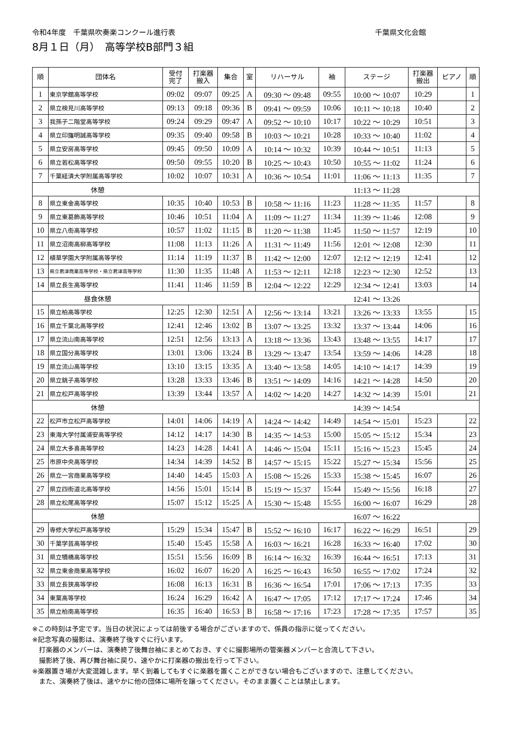令和4年度　千葉県吹奏楽コンクール進行表 千葉県文化会館
8月１日（月）　高等学校B部門３組
| 順 | 団体名 | 受付 完了 | 打楽器 搬入 | 集合 | 室 | リハーサル | 袖 | ステージ | 打楽器 搬出 | ピアノ | 順 |
| --- | --- | --- | --- | --- | --- | --- | --- | --- | --- | --- | --- |
| 1 | 東京学館高等学校 | 09:02 | 09:07 | 09:25 | A | 09:30 ～ 09:48 | 09:55 | 10:00 ～ 10:07 | 10:29 | | 1 |
| 2 | 県立検見川高等学校 | 09:13 | 09:18 | 09:36 | B | 09:41 ～ 09:59 | 10:06 | 10:11 ～ 10:18 | 10:40 | | 2 |
| 3 | 我孫子二階堂高等学校 | 09:24 | 09:29 | 09:47 | A | 09:52 ～ 10:10 | 10:17 | 10:22 ～ 10:29 | 10:51 | | 3 |
| 4 | 県立印旛明誠高等学校 | 09:35 | 09:40 | 09:58 | B | 10:03 ～ 10:21 | 10:28 | 10:33 ～ 10:40 | 11:02 | | 4 |
| 5 | 県立安房高等学校 | 09:45 | 09:50 | 10:09 | A | 10:14 ～ 10:32 | 10:39 | 10:44 ～ 10:51 | 11:13 | | 5 |
| 6 | 県立若松高等学校 | 09:50 | 09:55 | 10:20 | B | 10:25 ～ 10:43 | 10:50 | 10:55 ～ 11:02 | 11:24 | | 6 |
| 7 | 千葉経済大学附属高等学校 | 10:02 | 10:07 | 10:31 | A | 10:36 ～ 10:54 | 11:01 | 11:06 ～ 11:13 | 11:35 | | 7 |
| 休憩 | | | | | | | | 11:13 ～ 11:28 | | | |
| 8 | 県立東金高等学校 | 10:35 | 10:40 | 10:53 | B | 10:58 ～ 11:16 | 11:23 | 11:28 ～ 11:35 | 11:57 | | 8 |
| 9 | 県立東葛飾高等学校 | 10:46 | 10:51 | 11:04 | A | 11:09 ～ 11:27 | 11:34 | 11:39 ～ 11:46 | 12:08 | | 9 |
| 10 | 県立八街高等学校 | 10:57 | 11:02 | 11:15 | B | 11:20 ～ 11:38 | 11:45 | 11:50 ～ 11:57 | 12:19 | | 10 |
| 11 | 県立沼南高柳高等学校 | 11:08 | 11:13 | 11:26 | A | 11:31 ～ 11:49 | 11:56 | 12:01 ～ 12:08 | 12:30 | | 11 |
| 12 | 植草学園大学附属高等学校 | 11:14 | 11:19 | 11:37 | B | 11:42 ～ 12:00 | 12:07 | 12:12 ～ 12:19 | 12:41 | | 12 |
| 13 | 県立君津商業高等学校・県立君津高等学校 | 11:30 | 11:35 | 11:48 | A | 11:53 ～ 12:11 | 12:18 | 12:23 ～ 12:30 | 12:52 | | 13 |
| 14 | 県立長生高等学校 | 11:41 | 11:46 | 11:59 | B | 12:04 ～ 12:22 | 12:29 | 12:34 ～ 12:41 | 13:03 | | 14 |
| 昼食休憩 | | | | | | | | 12:41 ～ 13:26 | | | |
| 15 | 県立柏高等学校 | 12:25 | 12:30 | 12:51 | A | 12:56 ～ 13:14 | 13:21 | 13:26 ～ 13:33 | 13:55 | | 15 |
| 16 | 県立千葉北高等学校 | 12:41 | 12:46 | 13:02 | B | 13:07 ～ 13:25 | 13:32 | 13:37 ～ 13:44 | 14:06 | | 16 |
| 17 | 県立流山南高等学校 | 12:51 | 12:56 | 13:13 | A | 13:18 ～ 13:36 | 13:43 | 13:48 ～ 13:55 | 14:17 | | 17 |
| 18 | 県立国分高等学校 | 13:01 | 13:06 | 13:24 | B | 13:29 ～ 13:47 | 13:54 | 13:59 ～ 14:06 | 14:28 | | 18 |
| 19 | 県立流山高等学校 | 13:10 | 13:15 | 13:35 | A | 13:40 ～ 13:58 | 14:05 | 14:10 ～ 14:17 | 14:39 | | 19 |
| 20 | 県立銚子高等学校 | 13:28 | 13:33 | 13:46 | B | 13:51 ～ 14:09 | 14:16 | 14:21 ～ 14:28 | 14:50 | | 20 |
| 21 | 県立松戸高等学校 | 13:39 | 13:44 | 13:57 | A | 14:02 ～ 14:20 | 14:27 | 14:32 ～ 14:39 | 15:01 | | 21 |
| 休憩 | | | | | | | | 14:39 ～ 14:54 | | | |
| 22 | 松戸市立松戸高等学校 | 14:01 | 14:06 | 14:19 | A | 14:24 ～ 14:42 | 14:49 | 14:54 ～ 15:01 | 15:23 | | 22 |
| 23 | 東海大学付属浦安高等学校 | 14:12 | 14:17 | 14:30 | B | 14:35 ～ 14:53 | 15:00 | 15:05 ～ 15:12 | 15:34 | | 23 |
| 24 | 県立大多喜高等学校 | 14:23 | 14:28 | 14:41 | A | 14:46 ～ 15:04 | 15:11 | 15:16 ～ 15:23 | 15:45 | | 24 |
| 25 | 市原中央高等学校 | 14:34 | 14:39 | 14:52 | B | 14:57 ～ 15:15 | 15:22 | 15:27 ～ 15:34 | 15:56 | | 25 |
| 26 | 県立一宮商業高等学校 | 14:40 | 14:45 | 15:03 | A | 15:08 ～ 15:26 | 15:33 | 15:38 ～ 15:45 | 16:07 | | 26 |
| 27 | 県立四街道北高等学校 | 14:56 | 15:01 | 15:14 | B | 15:19 ～ 15:37 | 15:44 | 15:49 ～ 15:56 | 16:18 | | 27 |
| 28 | 県立松尾高等学校 | 15:07 | 15:12 | 15:25 | A | 15:30 ～ 15:48 | 15:55 | 16:00 ～ 16:07 | 16:29 | | 28 |
| 休憩 | | | | | | | | 16:07 ～ 16:22 | | | |
| 29 | 専修大学松戸高等学校 | 15:29 | 15:34 | 15:47 | B | 15:52 ～ 16:10 | 16:17 | 16:22 ～ 16:29 | 16:51 | | 29 |
| 30 | 千葉学芸高等学校 | 15:40 | 15:45 | 15:58 | A | 16:03 ～ 16:21 | 16:28 | 16:33 ～ 16:40 | 17:02 | | 30 |
| 31 | 県立犢橋高等学校 | 15:51 | 15:56 | 16:09 | B | 16:14 ～ 16:32 | 16:39 | 16:44 ～ 16:51 | 17:13 | | 31 |
| 32 | 県立東金商業高等学校 | 16:02 | 16:07 | 16:20 | A | 16:25 ～ 16:43 | 16:50 | 16:55 ～ 17:02 | 17:24 | | 32 |
| 33 | 県立長狭高等学校 | 16:08 | 16:13 | 16:31 | B | 16:36 ～ 16:54 | 17:01 | 17:06 ～ 17:13 | 17:35 | | 33 |
| 34 | 東葉高等学校 | 16:24 | 16:29 | 16:42 | A | 16:47 ～ 17:05 | 17:12 | 17:17 ～ 17:24 | 17:46 | | 34 |
| 35 | 県立柏南高等学校 | 16:35 | 16:40 | 16:53 | B | 16:58 ～ 17:16 | 17:23 | 17:28 ～ 17:35 | 17:57 | | 35 |
※この時刻は予定です。当日の状況によっては前後する場合がございますので、係員の指示に従ってください。
※記念写真の撮影は、演奏終了後すぐに行います。
　打楽器のメンバーは、演奏終了後舞台袖にまとめておき、すぐに撮影場所の管楽器メンバーと合流して下さい。
　撮影終了後、再び舞台袖に戻り、速やかに打楽器の搬出を行って下さい。
※楽器置き場が大変混雑します。早く到着してもすぐに楽器を置くことができない場合もございますので、注意してください。
　また、演奏終了後は、速やかに他の団体に場所を譲ってください。そのまま置くことは禁止します。